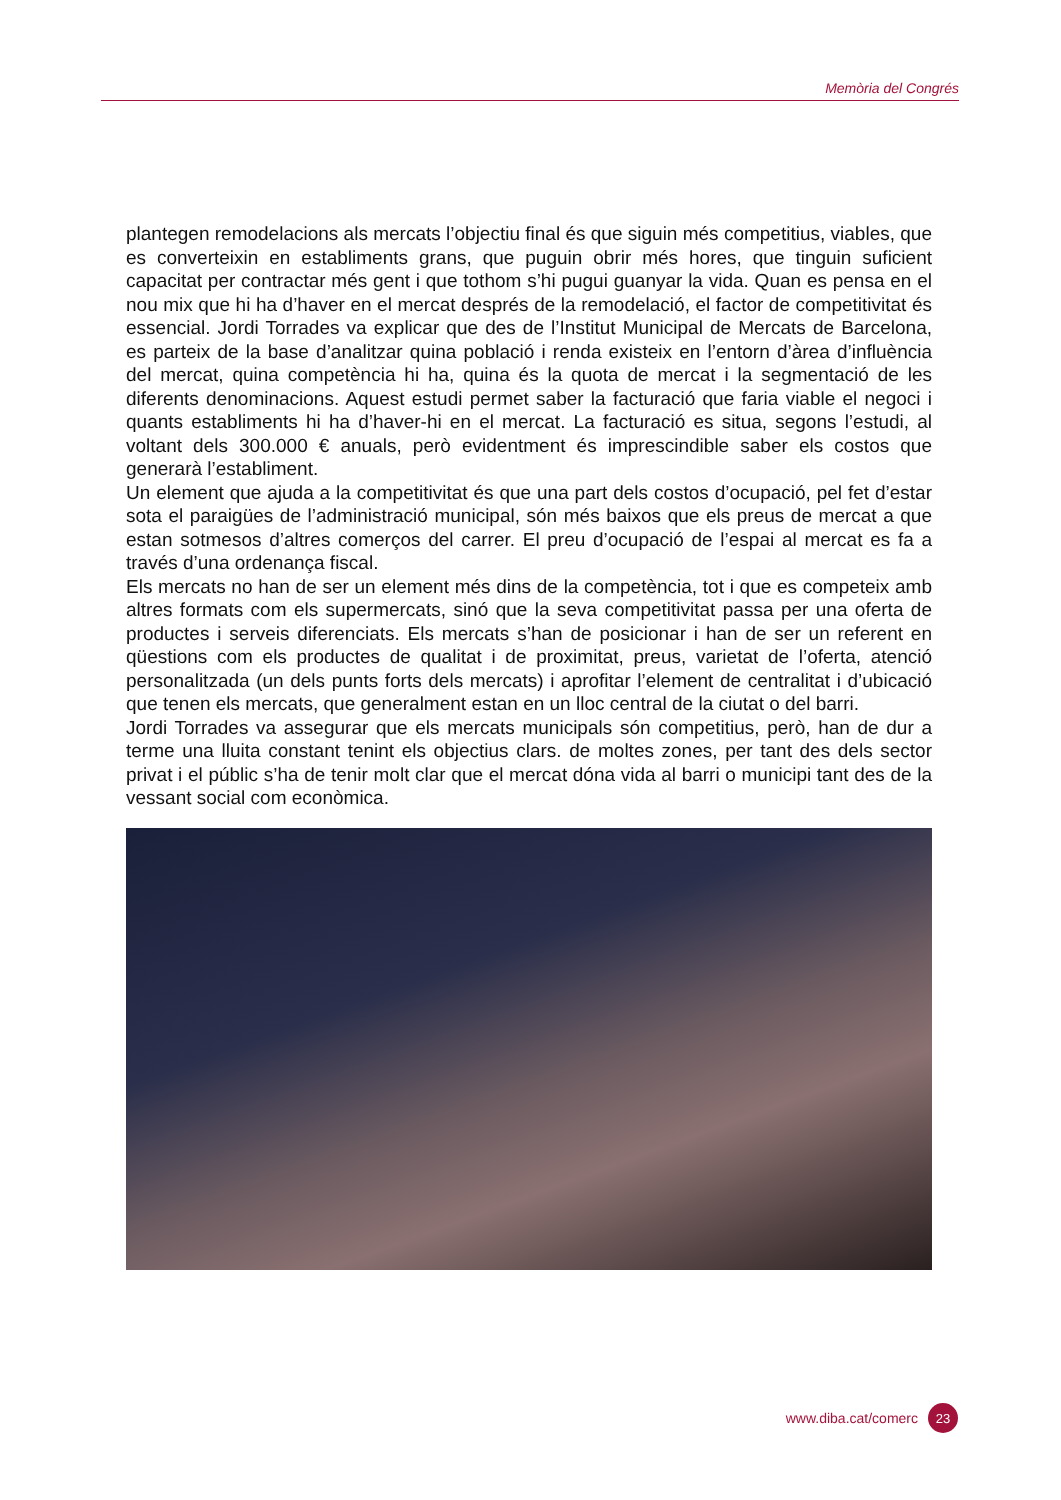Memòria del Congrés
plantegen remodelacions als mercats l’objectiu final és que siguin més competitius, viables, que es converteixin en establiments grans, que puguin obrir més hores, que tinguin suficient capacitat per contractar més gent i que tothom s’hi pugui guanyar la vida. Quan es pensa en el nou mix que hi ha d’haver en el mercat després de la remodelació, el factor de competitivitat és essencial. Jordi Torrades va explicar que des de l’Institut Municipal de Mercats de Barcelona, es parteix de la base d’analitzar quina població i renda existeix en l’entorn d’àrea d’influència del mercat, quina competència hi ha, quina és la quota de mercat i la segmentació de les diferents denominacions. Aquest estudi permet saber la facturació que faria viable el negoci i quants establiments hi ha d’haver-hi en el mercat. La facturació es situa, segons l’estudi, al voltant dels 300.000 € anuals, però evidentment és imprescindible saber els costos que generarà l’establiment.
Un element que ajuda a la competitivitat és que una part dels costos d’ocupació, pel fet d’estar sota el paraigües de l’administració municipal, són més baixos que els preus de mercat a que estan sotmesos d’altres comerços del carrer. El preu d’ocupació de l’espai al mercat es fa a través d’una ordenança fiscal.
Els mercats no han de ser un element més dins de la competència, tot i que es competeix amb altres formats com els supermercats, sinó que la seva competitivitat passa per una oferta de productes i serveis diferenciats. Els mercats s’han de posicionar i han de ser un referent en qüestions com els productes de qualitat i de proximitat, preus, varietat de l’oferta, atenció personalitzada (un dels punts forts dels mercats) i aprofitar l’element de centralitat i d’ubicació que tenen els mercats, que generalment estan en un lloc central de la ciutat o del barri.
Jordi Torrades va assegurar que els mercats municipals són competitius, però, han de dur a terme una lluita constant tenint els objectius clars. de moltes zones, per tant des dels sector privat i el públic s’ha de tenir molt clar que el mercat dóna vida al barri o municipi tant des de la vessant social com econòmica.
www.diba.cat/comerc 23